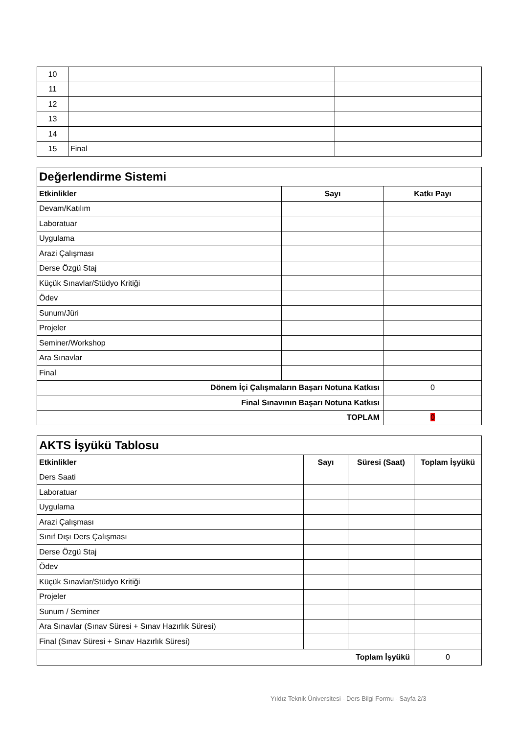| 10 | | |
| 11 | | |
| 12 | | |
| 13 | | |
| 14 | | |
| 15 | Final | |
| Değerlendirme Sistemi | | |
| Etkinlikler | Sayı | Katkı Payı |
| Devam/Katılım | | |
| Laboratuar | | |
| Uygulama | | |
| Arazi Çalışması | | |
| Derse Özgü Staj | | |
| Küçük Sınavlar/Stüdyo Kritiği | | |
| Ödev | | |
| Sunum/Jüri | | |
| Projeler | | |
| Seminer/Workshop | | |
| Ara Sınavlar | | |
| Final | | |
| Dönem İçi Çalışmaların Başarı Notuna Katkısı | | 0 |
| Final Sınavının Başarı Notuna Katkısı | | |
| TOPLAM | | 0 |
| AKTS İşyükü Tablosu | | | |
| Etkinlikler | Sayı | Süresi (Saat) | Toplam İşyükü |
| Ders Saati | | | |
| Laboratuar | | | |
| Uygulama | | | |
| Arazi Çalışması | | | |
| Sınıf Dışı Ders Çalışması | | | |
| Derse Özgü Staj | | | |
| Ödev | | | |
| Küçük Sınavlar/Stüdyo Kritiği | | | |
| Projeler | | | |
| Sunum / Seminer | | | |
| Ara Sınavlar (Sınav Süresi + Sınav Hazırlık Süresi) | | | |
| Final (Sınav Süresi + Sınav Hazırlık Süresi) | | | |
| Toplam İşyükü | | | 0 |
Yıldız Teknik Üniversitesi - Ders Bilgi Formu - Sayfa 2/3